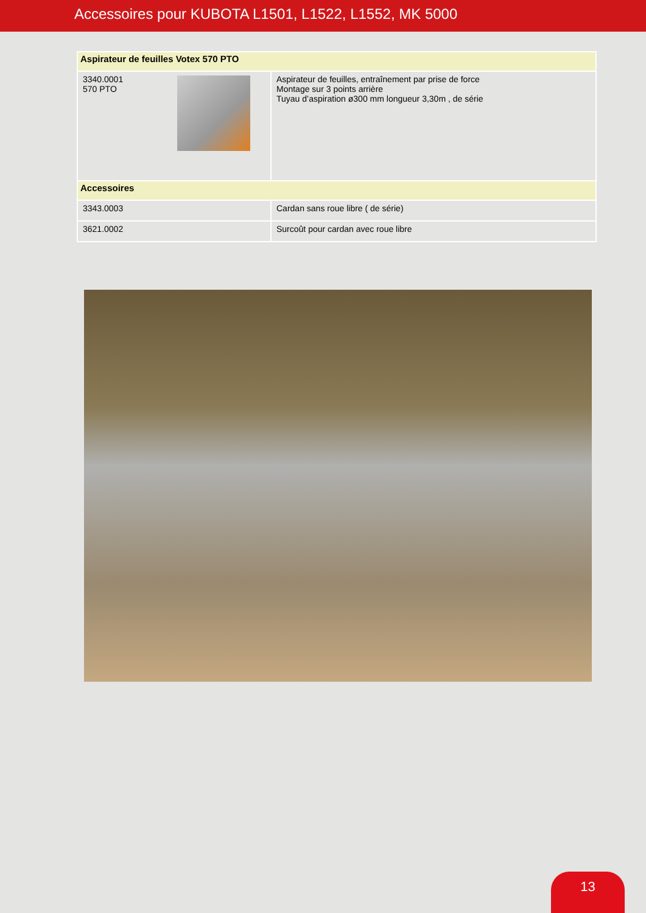Accessoires pour KUBOTA L1501, L1522, L1552, MK 5000
| Aspirateur de feuilles Votex 570 PTO | |
| 3340.0001 570 PTO | Aspirateur de feuilles, entraînement par prise de force Montage sur 3 points arrière Tuyau d’aspiration ø300 mm longueur 3,30m , de série |
| Accessoires | |
| 3343.0003 | Cardan sans roue libre ( de série) |
| 3621.0002 | Surcoût pour cardan avec roue libre |
13